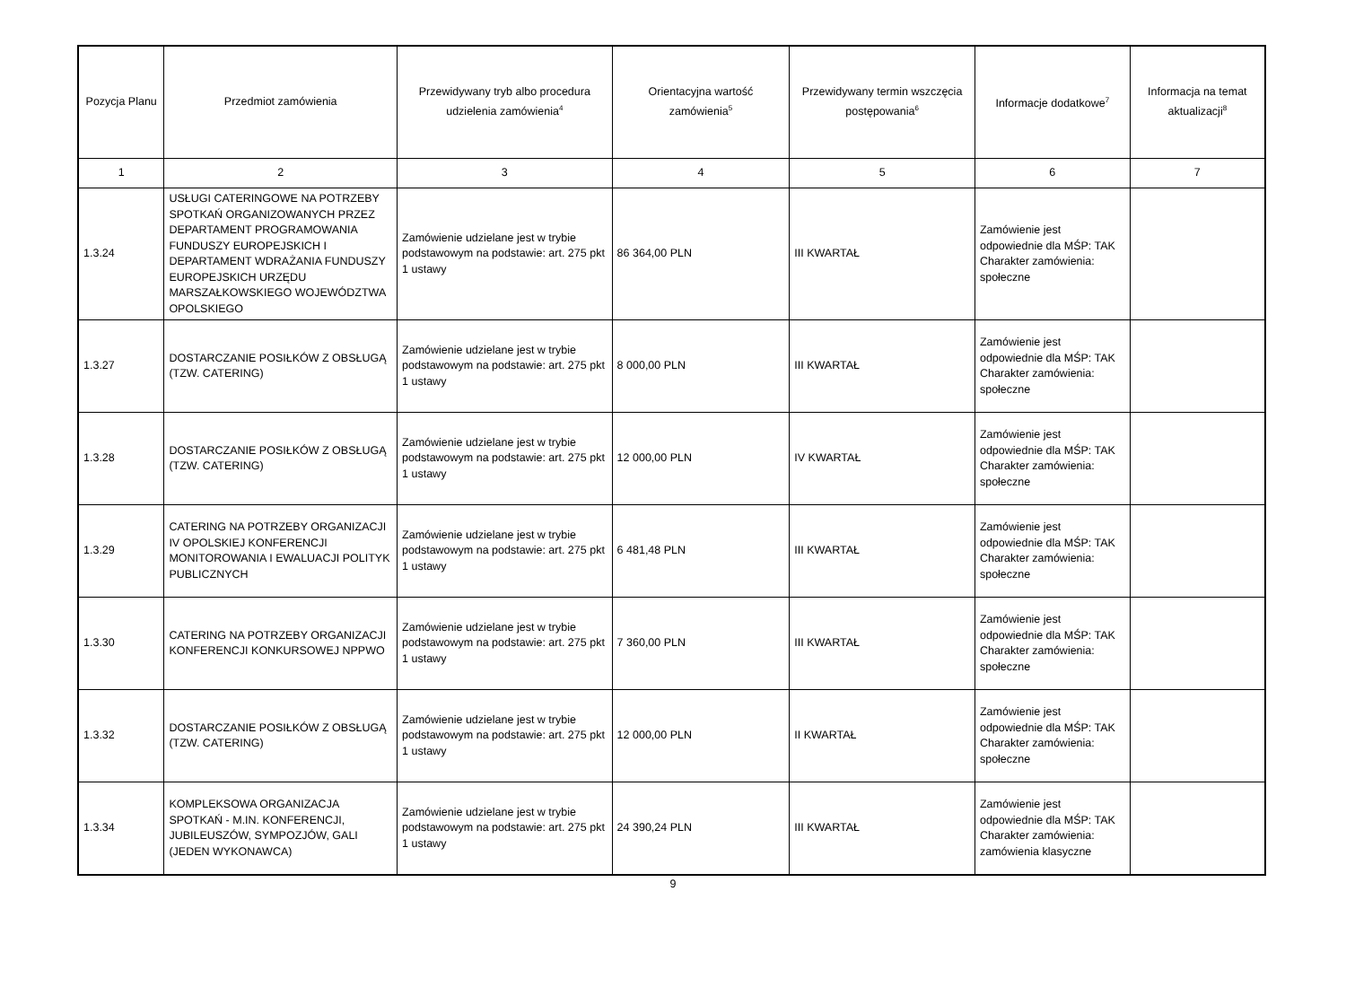| Pozycja Planu | Przedmiot zamówienia | Przewidywany tryb albo procedura udzielenia zamówienia<sup>4</sup> | Orientacyjna wartość zamówienia<sup>5</sup> | Przewidywany termin wszczęcia postępowania<sup>6</sup> | Informacje dodatkowe<sup>7</sup> | Informacja na temat aktualizacji<sup>8</sup> |
| --- | --- | --- | --- | --- | --- | --- |
| 1 | 2 | 3 | 4 | 5 | 6 | 7 |
| 1.3.24 | USŁUGI CATERINGOWE NA POTRZEBY SPOTKAŃ ORGANIZOWANYCH PRZEZ DEPARTAMENT PROGRAMOWANIA FUNDUSZY EUROPEJSKICH I DEPARTAMENT WDRAŻANIA FUNDUSZY EUROPEJSKICH URZĘDU MARSZAŁKOWSKIEGO WOJEWÓDZTWA OPOLSKIEGO | Zamówienie udzielane jest w trybie podstawowym na podstawie: art. 275 pkt 1 ustawy | 86 364,00 PLN | III KWARTAŁ | Zamówienie jest odpowiednie dla MŚP: TAK Charakter zamówienia: społeczne | |
| 1.3.27 | DOSTARCZANIE POSIŁKÓW Z OBSŁUGĄ (TZW. CATERING) | Zamówienie udzielane jest w trybie podstawowym na podstawie: art. 275 pkt 1 ustawy | 8 000,00 PLN | III KWARTAŁ | Zamówienie jest odpowiednie dla MŚP: TAK Charakter zamówienia: społeczne | |
| 1.3.28 | DOSTARCZANIE POSIŁKÓW Z OBSŁUGĄ (TZW. CATERING) | Zamówienie udzielane jest w trybie podstawowym na podstawie: art. 275 pkt 1 ustawy | 12 000,00 PLN | IV KWARTAŁ | Zamówienie jest odpowiednie dla MŚP: TAK Charakter zamówienia: społeczne | |
| 1.3.29 | CATERING NA POTRZEBY ORGANIZACJI IV OPOLSKIEJ KONFERENCJI MONITOROWANIA I EWALUACJI POLITYK PUBLICZNYCH | Zamówienie udzielane jest w trybie podstawowym na podstawie: art. 275 pkt 1 ustawy | 6 481,48 PLN | III KWARTAŁ | Zamówienie jest odpowiednie dla MŚP: TAK Charakter zamówienia: społeczne | |
| 1.3.30 | CATERING NA POTRZEBY ORGANIZACJI KONFERENCJI KONKURSOWEJ NPPWO | Zamówienie udzielane jest w trybie podstawowym na podstawie: art. 275 pkt 1 ustawy | 7 360,00 PLN | III KWARTAŁ | Zamówienie jest odpowiednie dla MŚP: TAK Charakter zamówienia: społeczne | |
| 1.3.32 | DOSTARCZANIE POSIŁKÓW Z OBSŁUGĄ (TZW. CATERING) | Zamówienie udzielane jest w trybie podstawowym na podstawie: art. 275 pkt 1 ustawy | 12 000,00 PLN | II KWARTAŁ | Zamówienie jest odpowiednie dla MŚP: TAK Charakter zamówienia: społeczne | |
| 1.3.34 | KOMPLEKSOWA ORGANIZACJA SPOTKAŃ - M.IN. KONFERENCJI, JUBILEUSZÓW, SYMPOZJÓW, GALI (JEDEN WYKONAWCA) | Zamówienie udzielane jest w trybie podstawowym na podstawie: art. 275 pkt 1 ustawy | 24 390,24 PLN | III KWARTAŁ | Zamówienie jest odpowiednie dla MŚP: TAK Charakter zamówienia: zamówienia klasyczne | |
9